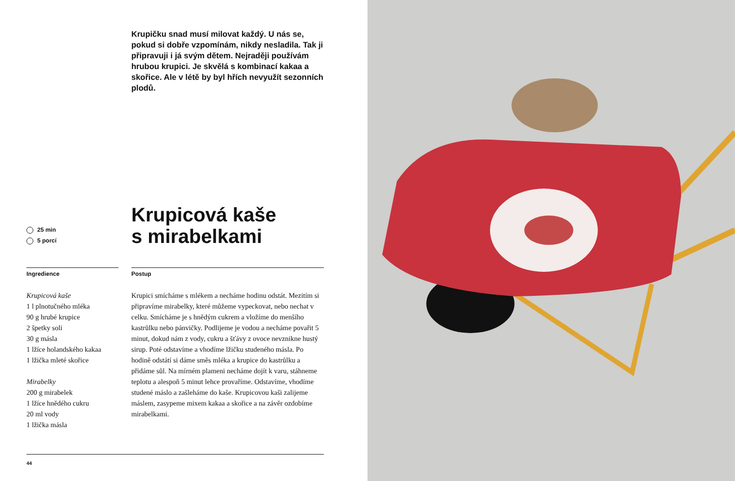Krupičku snad musí milovat každý. U nás se, pokud si dobře vzpomínám, nikdy nesladila. Tak ji připravuji i já svým dětem. Nejraději používám hrubou krupici. Je skvělá s kombinací kakaa a skořice. Ale v létě by byl hřích nevyužít sezonních plodů.
25 min
5 porcí
Krupicová kaše
s mirabelkami
Ingredience
Krupicová kaše
1 l plnotučného mléka
90 g hrubé krupice
2 špetky soli
30 g másla
1 lžíce holandského kakaa
1 lžička mleté skořice
Mirabelky
200 g mirabelek
1 lžíce hnědého cukru
20 ml vody
1 lžička másla
Postup
Krupici smícháme s mlékem a necháme hodinu odstát. Mezitím si připravíme mirabelky, které můžeme vypeckovat, nebo nechat v celku. Smícháme je s hnědým cukrem a vložíme do menšího kastrůlku nebo pánvičky. Podlijeme je vodou a necháme povařit 5 minut, dokud nám z vody, cukru a šťávy z ovoce nevznikne hustý sirup. Poté odstavíme a vhodíme lžičku studeného másla. Po hodině odstátí si dáme směs mléka a krupice do kastrůlku a přidáme sůl. Na mírném plameni necháme dojít k varu, stáhneme teplotu a alespoň 5 minut lehce provaříme. Odstavíme, vhodíme studené máslo a zašleháme do kaše. Krupicovou kaši zalijeme máslem, zasypeme mixem kakaa a skořice a na závěr ozdobíme mirabelkami.
44